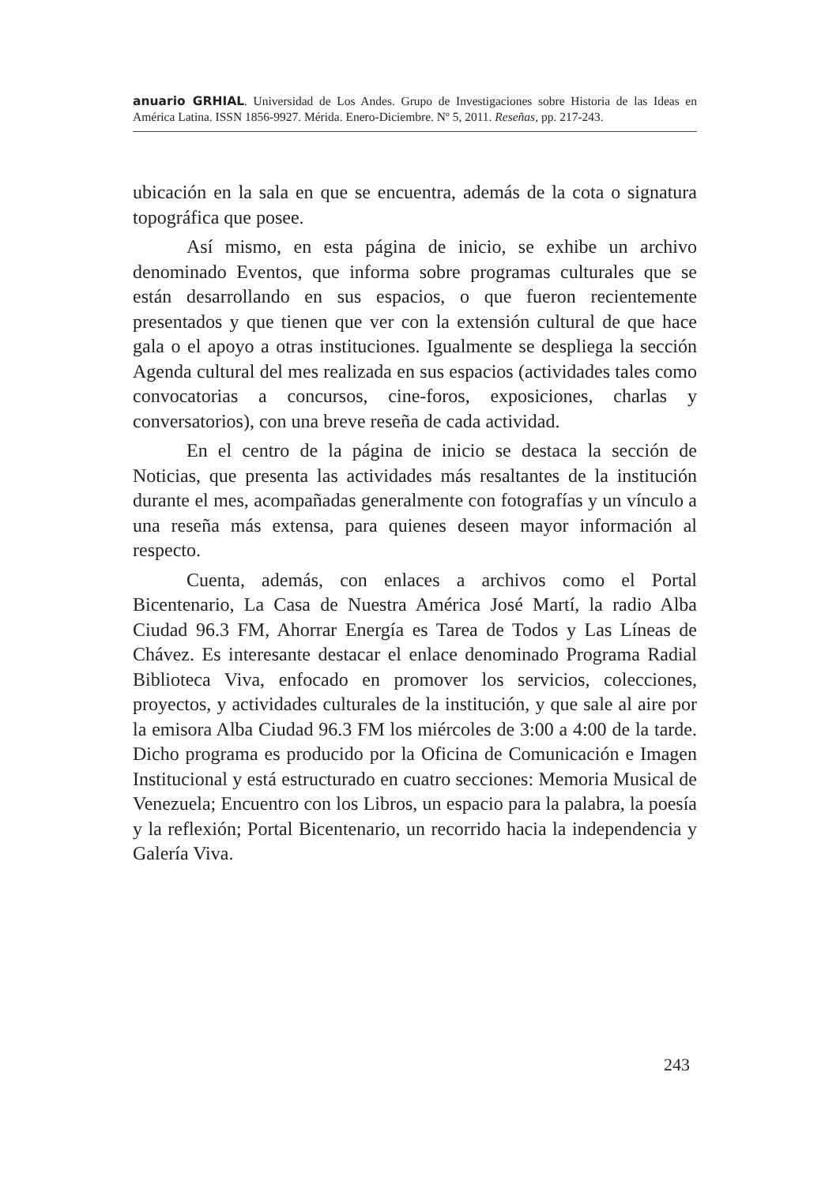anuario GRHIAL. Universidad de Los Andes. Grupo de Investigaciones sobre Historia de las Ideas en América Latina. ISSN 1856-9927. Mérida. Enero-Diciembre. Nº 5, 2011. Reseñas, pp. 217-243.
ubicación en la sala en que se encuentra, además de la cota o signatura topográfica que posee.
Así mismo, en esta página de inicio, se exhibe un archivo denominado Eventos, que informa sobre programas culturales que se están desarrollando en sus espacios, o que fueron recientemente presentados y que tienen que ver con la extensión cultural de que hace gala o el apoyo a otras instituciones. Igualmente se despliega la sección Agenda cultural del mes realizada en sus espacios (actividades tales como convocatorias a concursos, cine-foros, exposiciones, charlas y conversatorios), con una breve reseña de cada actividad.
En el centro de la página de inicio se destaca la sección de Noticias, que presenta las actividades más resaltantes de la institución durante el mes, acompañadas generalmente con fotografías y un vínculo a una reseña más extensa, para quienes deseen mayor información al respecto.
Cuenta, además, con enlaces a archivos como el Portal Bicentenario, La Casa de Nuestra América José Martí, la radio Alba Ciudad 96.3 FM, Ahorrar Energía es Tarea de Todos y Las Líneas de Chávez. Es interesante destacar el enlace denominado Programa Radial Biblioteca Viva, enfocado en promover los servicios, colecciones, proyectos, y actividades culturales de la institución, y que sale al aire por la emisora Alba Ciudad 96.3 FM los miércoles de 3:00 a 4:00 de la tarde. Dicho programa es producido por la Oficina de Comunicación e Imagen Institucional y está estructurado en cuatro secciones: Memoria Musical de Venezuela; Encuentro con los Libros, un espacio para la palabra, la poesía y la reflexión; Portal Bicentenario, un recorrido hacia la independencia y Galería Viva.
243